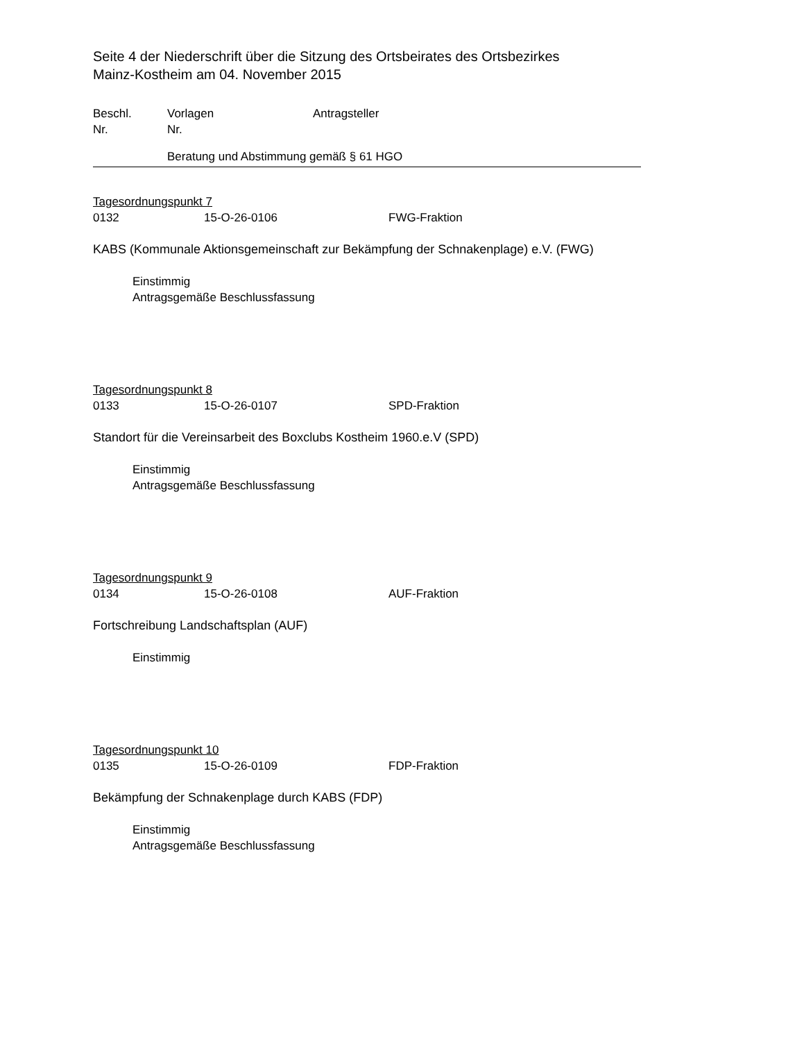Seite 4 der Niederschrift über die Sitzung des Ortsbeirates des Ortsbezirkes
Mainz-Kostheim am 04. November 2015
Beschl.
Nr.
Vorlagen
Nr.
Antragsteller
Beratung und Abstimmung gemäß § 61 HGO
Tagesordnungspunkt 7
0132 15-O-26-0106 FWG-Fraktion
KABS (Kommunale Aktionsgemeinschaft zur Bekämpfung der Schnakenplage) e.V. (FWG)
Einstimmig
Antragsgemäße Beschlussfassung
Tagesordnungspunkt 8
0133 15-O-26-0107 SPD-Fraktion
Standort für die Vereinsarbeit des Boxclubs Kostheim 1960.e.V (SPD)
Einstimmig
Antragsgemäße Beschlussfassung
Tagesordnungspunkt 9
0134 15-O-26-0108 AUF-Fraktion
Fortschreibung Landschaftsplan (AUF)
Einstimmig
Tagesordnungspunkt 10
0135 15-O-26-0109 FDP-Fraktion
Bekämpfung der Schnakenplage durch KABS (FDP)
Einstimmig
Antragsgemäße Beschlussfassung